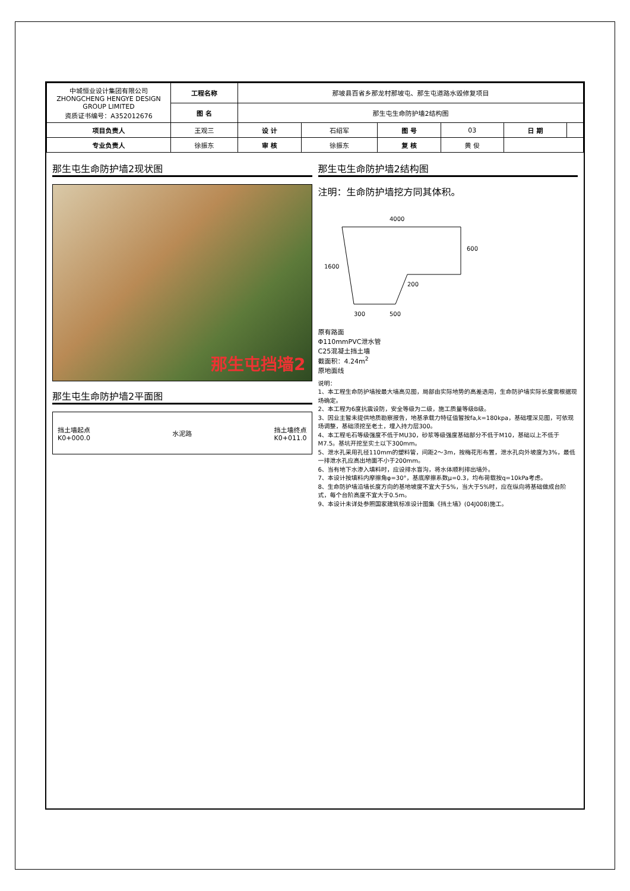| 中城恒业设计集团有限公司 ZHONGCHENG HENGYE DESIGN GROUP LIMITED 资质证书编号：A352012676 | 工程名称 | 那坡县百省乡那龙村那坡屯、那生屯道路水毁修复项目 | | | | | |
| | 图 名 | 那生屯生命防护墙2结构图 | | | | | |
| 项目负责人 | 王观三 | 设 计 | 石绍军 | 图 号 | 03 | 日 期 | |
| 专业负责人 | 徐振东 | 审 核 | 徐振东 | 复 核 | 黄 俊 | | |
那生屯生命防护墙2现状图
那生屯挡墙2
那生屯生命防护墙2平面图
挡土墙起点
K0+000.0
水泥路
挡土墙终点
K0+011.0
那生屯生命防护墙2结构图
注明：生命防护墙挖方同其体积。
4000
600
1600
200
300
500
原有路面
Φ110mmPVC泄水管
C25混凝土挡土墙
截面积：4.24m<sup>2</sup>
原地面线
说明：
1、本工程生命防护墙按最大墙高见图，局部由实际地势的高差选用，生命防护墙实际长度需根据现场确定。
2、本工程为6度抗震设防，安全等级为二级，施工质量等级B级。
3、因业主暂未提供地质勘察报告，地基承载力特征值暂按fa,k=180kpa，基础埋深见图，可依现场调整，基础须挖至老土，埋入持力层300。
4、本工程毛石等级强度不低于MU30，砂浆等级强度基础部分不低于M10，基础以上不低于M7.5。基坑开挖至实土以下300mm。
5、泄水孔采用孔径110mm的塑料管，间距2～3m，按梅花形布置，泄水孔向外坡度为3%，最低一排泄水孔应高出地面不小于200mm。
6、当有地下水渗入填料时，应设排水盲沟，将水体顺利排出墙外。
7、本设计按填料内摩擦角φ=30°，基底摩擦系数μ=0.3，均布荷载按q=10kPa考虑。
8、生命防护墙沿墙长度方向的基地坡度不宜大于5%，当大于5%时，应在纵向将基础做成台阶式，每个台阶高度不宜大于0.5m。
9、本设计未详处参照国家建筑标准设计图集《挡土墙》(04J008)施工。